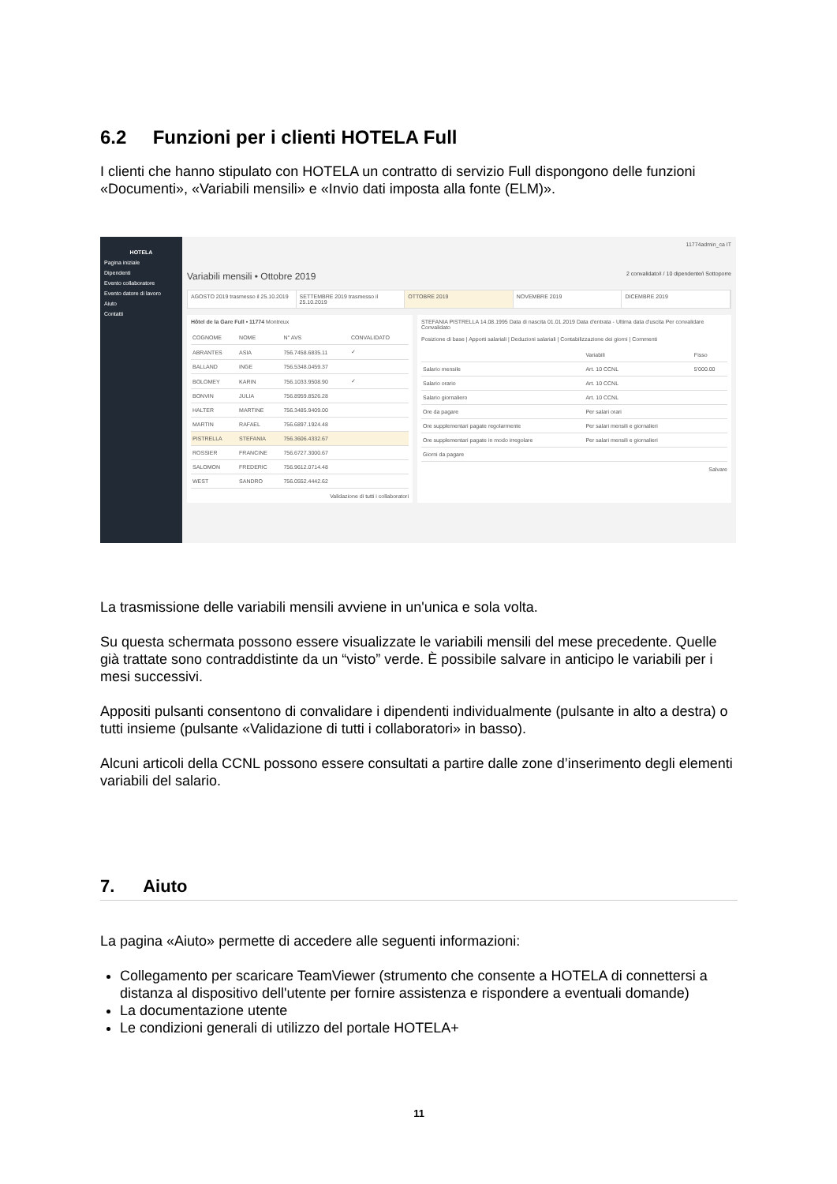6.2 Funzioni per i clienti HOTELA Full
I clienti che hanno stipulato con HOTELA un contratto di servizio Full dispongono delle funzioni «Documenti», «Variabili mensili» e «Invio dati imposta alla fonte (ELM)».
HOTELA
Pagina iniziale
Dipendenti
Evento collaboratore
Evento datore di lavoro
Aiuto
Contatti
11774admin_ca IT
Variabili mensili • Ottobre 2019 2 convalidato/i / 10 dipendente/i Sottoporre
AGOSTO 2019 trasmesso il 25.10.2019
SETTEMBRE 2019 trasmesso il 25.10.2019
OTTOBRE 2019 NOVEMBRE 2019 DICEMBRE 2019
Hôtel de la Gare Full • 11774 Montreux
| COGNOME | NOME | N° AVS | CONVALIDATO |
| --- | --- | --- | --- |
| ABRANTES | ASIA | 756.7458.6835.11 | ✓ |
| BALLAND | INGE | 756.5348.0459.37 | |
| BOLOMEY | KARIN | 756.1033.9508.90 | ✓ |
| BONVIN | JULIA | 756.8959.8526.28 | |
| HALTER | MARTINE | 756.3485.9409.00 | |
| MARTIN | RAFAEL | 756.6897.1924.48 | |
| PISTRELLA | STEFANIA | 756.3606.4332.67 | |
| ROSSIER | FRANCINE | 756.6727.3000.67 | |
| SALOMON | FREDERIC | 756.9612.0714.48 | |
| WEST | SANDRO | 756.0552.4442.62 | |
Validazione di tutti i collaboratori
STEFANIA PISTRELLA 14.08.1995 Data di nascita 01.01.2019 Data d'entrata - Ultima data d'uscita Per convalidare Convalidato
Posizione di base | Apporti salariali | Deduzioni salariali | Contabilizzazione dei giorni | Commenti
| | Variabili | Fisso |
| --- | --- | --- |
| Salario mensile | Art. 10 CCNL | 5'000.00 |
| Salario orario | Art. 10 CCNL | |
| Salario giornaliero | Art. 10 CCNL | |
| Ore da pagare | Per salari orari | |
| Ore supplementari pagate regolarmente | Per salari mensili e giornalieri | |
| Ore supplementari pagate in modo irregolare | Per salari mensili e giornalieri | |
| Giorni da pagare | | |
Salvare
La trasmissione delle variabili mensili avviene in un'unica e sola volta.
Su questa schermata possono essere visualizzate le variabili mensili del mese precedente. Quelle già trattate sono contraddistinte da un “visto” verde. È possibile salvare in anticipo le variabili per i mesi successivi.
Appositi pulsanti consentono di convalidare i dipendenti individualmente (pulsante in alto a destra) o tutti insieme (pulsante «Validazione di tutti i collaboratori» in basso).
Alcuni articoli della CCNL possono essere consultati a partire dalle zone d’inserimento degli elementi variabili del salario.
7. Aiuto
La pagina «Aiuto» permette di accedere alle seguenti informazioni:
Collegamento per scaricare TeamViewer (strumento che consente a HOTELA di connettersi a distanza al dispositivo dell'utente per fornire assistenza e rispondere a eventuali domande)
La documentazione utente
Le condizioni generali di utilizzo del portale HOTELA+
11